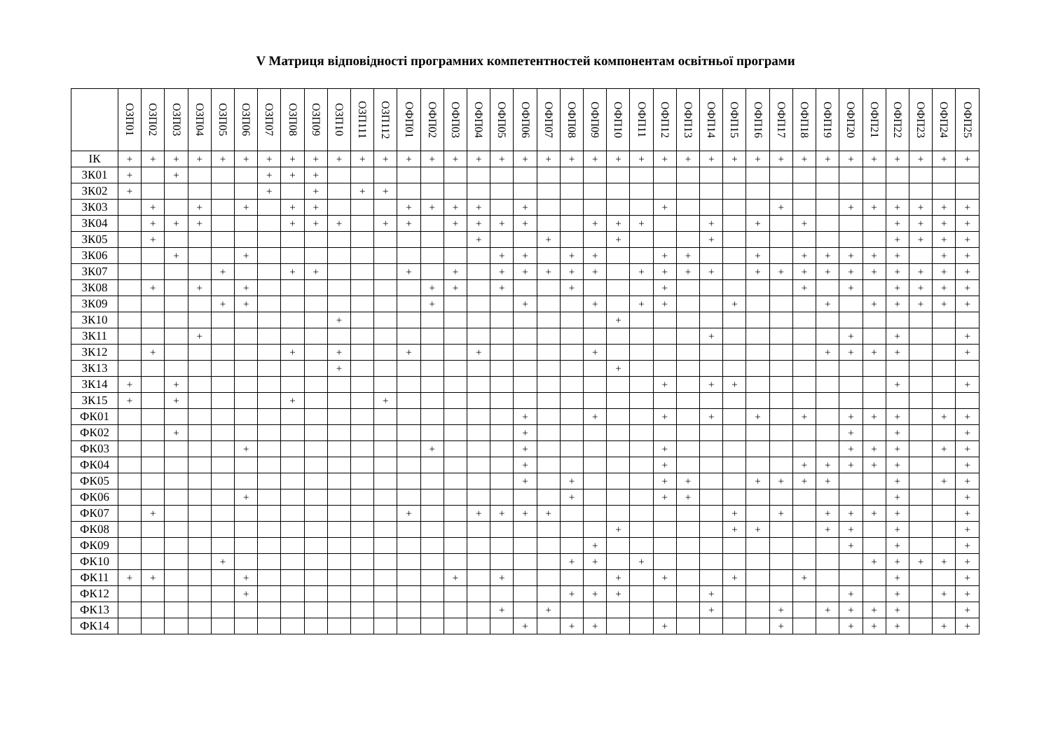V Матриця відповідності програмних компетентностей компонентам освітньої програми
| | ОЗП01 | ОЗП02 | ОЗП03 | ОЗП04 | ОЗП05 | ОЗП06 | ОЗП07 | ОЗП08 | ОЗП09 | ОЗП10 | ОЗП111 | ОЗП112 | ОФП01 | ОФП02 | ОФП03 | ОФП04 | ОФП05 | ОФП06 | ОФП07 | ОФП08 | ОФП09 | ОФП10 | ОФП11 | ОФП12 | ОФП13 | ОФП14 | ОФП15 | ОФП16 | ОФП17 | ОФП18 | ОФП19 | ОФП20 | ОФП21 | ОФП22 | ОФП23 | ОФП24 | ОФП25 |
| --- | --- | --- | --- | --- | --- | --- | --- | --- | --- | --- | --- | --- | --- | --- | --- | --- | --- | --- | --- | --- | --- | --- | --- | --- | --- | --- | --- | --- | --- | --- | --- | --- | --- | --- | --- | --- | --- |
| ІК | + | + | + | + | + | + | + | + | + | + | + | + | + | + | + | + | + | + | + | + | + | + | + | + | + | + | + | + | + | + | + | + | + | + | + | + | + |
| ЗК01 | + | | + | | | | + | + | + | | | | | | | | | | | | | | | | | | | | | | | | | | | | |
| ЗК02 | + | | | | | | + | | + | | + | + | | | | | | | | | | | | | | | | | | | | | | | | | |
| ЗК03 | | + | | + | | + | | + | + | | | | + | + | + | + | | + | | | | | | + | | | | | + | | | + | + | + | + | + | + |
| ЗК04 | | + | + | + | | | | + | + | + | | + | + | | + | + | + | + | | | + | + | + | | | + | | + | | + | | | | + | + | + | + |
| ЗК05 | | + | | | | | | | | | | | | | | + | | | + | | | + | | | | + | | | | | | | | + | + | + | + |
| ЗК06 | | | + | | | + | | | | | | | | | | | + | + | | + | + | | | + | + | | | + | | + | + | + | + | + | | + | + |
| ЗК07 | | | | | + | | | + | + | | | | + | | + | | + | + | + | + | + | | + | + | + | + | | + | + | + | + | + | + | + | + | + | + |
| ЗК08 | | + | | + | | + | | | | | | | | + | + | | + | | | + | | | | + | | | | | | + | | + | | + | + | + | + |
| ЗК09 | | | | | + | + | | | | | | | | + | | | | + | | | + | | + | + | | | + | | | | + | | + | + | + | + | + |
| ЗК10 | | | | | | | | | | + | | | | | | | | | | | | + | | | | | | | | | | | | | | | |
| ЗК11 | | | | + | | | | | | | | | | | | | | | | | | | | | | + | | | | | | + | | + | | | + |
| ЗК12 | | + | | | | | | + | | + | | | + | | | + | | | | | + | | | | | | | | | | + | + | + | + | | | + |
| ЗК13 | | | | | | | | | | + | | | | | | | | | | | | + | | | | | | | | | | | | | | | |
| ЗК14 | + | | + | | | | | | | | | | | | | | | | | | | | | + | | + | + | | | | | | | + | | | + |
| ЗК15 | + | | + | | | | | + | | | | + | | | | | | | | | | | | | | | | | | | | | | | | | |
| ФК01 | | | | | | | | | | | | | | | | | | + | | | + | | | + | | + | | + | | + | | + | + | + | | + | + |
| ФК02 | | | + | | | | | | | | | | | | | | | + | | | | | | | | | | | | | | + | | + | | | + |
| ФК03 | | | | | | + | | | | | | | | + | | | | + | | | | | | + | | | | | | | | + | + | + | | + | + |
| ФК04 | | | | | | | | | | | | | | | | | | + | | | | | | + | | | | | | + | + | + | + | + | | | + |
| ФК05 | | | | | | | | | | | | | | | | | | + | | + | | | | + | + | | | + | + | + | + | | | + | | + | + |
| ФК06 | | | | | | + | | | | | | | | | | | | | | + | | | | + | + | | | | | | | | | + | | | + |
| ФК07 | | + | | | | | | | | | | | + | | | + | + | + | + | | | | | | | | + | | + | | + | + | + | + | | | + |
| ФК08 | | | | | | | | | | | | | | | | | | | | | | + | | | | | + | + | | | + | + | | + | | | + |
| ФК09 | | | | | | | | | | | | | | | | | | | | | + | | | | | | | | | | | + | | + | | | + |
| ФК10 | | | | | + | | | | | | | | | | | | | | | + | + | | + | | | | | | | | | | + | + | + | + | + |
| ФК11 | + | + | | | | + | | | | | | | | | + | | + | | | | | + | | + | | | + | | | + | | | | + | | | + |
| ФК12 | | | | | | + | | | | | | | | | | | | | | + | + | + | | | | + | | | | | | + | | + | | + | + |
| ФК13 | | | | | | | | | | | | | | | | | + | | + | | | | | | | + | | | + | | + | + | + | + | | | + |
| ФК14 | | | | | | | | | | | | | | | | | | + | | + | + | | | + | | | | | + | | | + | + | + | | + | + |